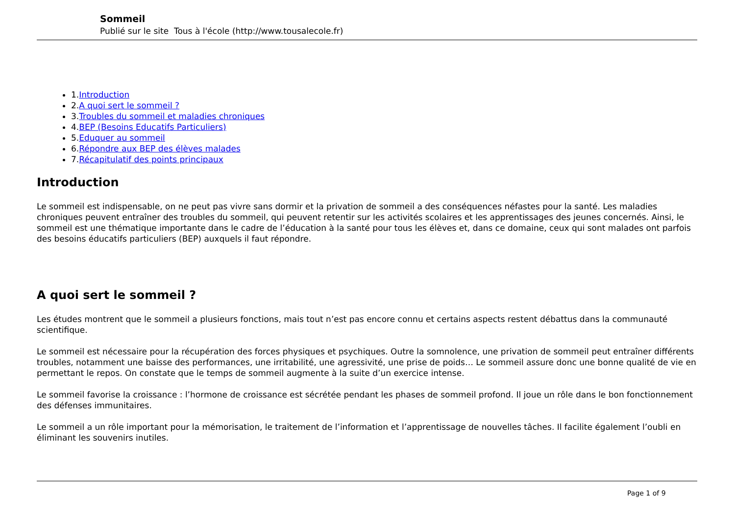Sommeil
Publié sur le site Tous à l'école (http://www.tousalecole.fr)
1.Introduction
2.A quoi sert le sommeil ?
3.Troubles du sommeil et maladies chroniques
4.BEP (Besoins Educatifs Particuliers)
5.Eduquer au sommeil
6.Répondre aux BEP des élèves malades
7.Récapitulatif des points principaux
Introduction
Le sommeil est indispensable, on ne peut pas vivre sans dormir et la privation de sommeil a des conséquences néfastes pour la santé. Les maladies chroniques peuvent entraîner des troubles du sommeil, qui peuvent retentir sur les activités scolaires et les apprentissages des jeunes concernés. Ainsi, le sommeil est une thématique importante dans le cadre de l’éducation à la santé pour tous les élèves et, dans ce domaine, ceux qui sont malades ont parfois des besoins éducatifs particuliers (BEP) auxquels il faut répondre.
A quoi sert le sommeil ?
Les études montrent que le sommeil a plusieurs fonctions, mais tout n’est pas encore connu et certains aspects restent débattus dans la communauté scientifique.
Le sommeil est nécessaire pour la récupération des forces physiques et psychiques. Outre la somnolence, une privation de sommeil peut entraîner différents troubles, notamment une baisse des performances, une irritabilité, une agressivité, une prise de poids… Le sommeil assure donc une bonne qualité de vie en permettant le repos. On constate que le temps de sommeil augmente à la suite d’un exercice intense.
Le sommeil favorise la croissance : l’hormone de croissance est sécrétée pendant les phases de sommeil profond. Il joue un rôle dans le bon fonctionnement des défenses immunitaires.
Le sommeil a un rôle important pour la mémorisation, le traitement de l’information et l’apprentissage de nouvelles tâches. Il facilite également l’oubli en éliminant les souvenirs inutiles.
Page 1 of 9